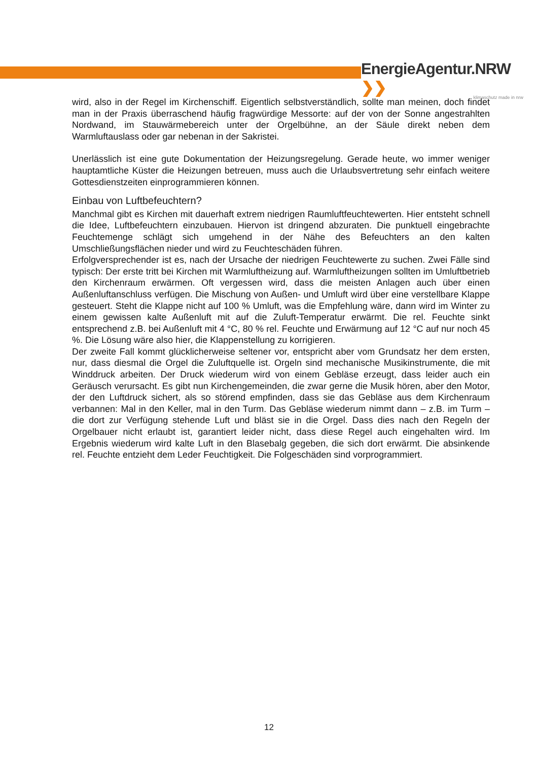EnergieAgentur.NRW ❯❯
klimaschutz made in nrw
wird, also in der Regel im Kirchenschiff. Eigentlich selbstverständlich, sollte man meinen, doch findet man in der Praxis überraschend häufig fragwürdige Messorte: auf der von der Sonne angestrahlten Nordwand, im Stauwärmebereich unter der Orgelbühne, an der Säule direkt neben dem Warmluftauslass oder gar nebenan in der Sakristei.
Unerlässlich ist eine gute Dokumentation der Heizungsregelung. Gerade heute, wo immer weniger hauptamtliche Küster die Heizungen betreuen, muss auch die Urlaubsvertretung sehr einfach weitere Gottesdienstzeiten einprogrammieren können.
Einbau von Luftbefeuchtern?
Manchmal gibt es Kirchen mit dauerhaft extrem niedrigen Raumluftfeuchtewerten. Hier entsteht schnell die Idee, Luftbefeuchtern einzubauen. Hiervon ist dringend abzuraten. Die punktuell eingebrachte Feuchtemenge schlägt sich umgehend in der Nähe des Befeuchters an den kalten Umschließungsflächen nieder und wird zu Feuchteschäden führen.
Erfolgversprechender ist es, nach der Ursache der niedrigen Feuchtewerte zu suchen. Zwei Fälle sind typisch: Der erste tritt bei Kirchen mit Warmluftheizung auf. Warmluftheizungen sollten im Umluftbetrieb den Kirchenraum erwärmen. Oft vergessen wird, dass die meisten Anlagen auch über einen Außenluftanschluss verfügen. Die Mischung von Außen- und Umluft wird über eine verstellbare Klappe gesteuert. Steht die Klappe nicht auf 100 % Umluft, was die Empfehlung wäre, dann wird im Winter zu einem gewissen kalte Außenluft mit auf die Zuluft-Temperatur erwärmt. Die rel. Feuchte sinkt entsprechend z.B. bei Außenluft mit 4 °C, 80 % rel. Feuchte und Erwärmung auf 12 °C auf nur noch 45 %. Die Lösung wäre also hier, die Klappenstellung zu korrigieren.
Der zweite Fall kommt glücklicherweise seltener vor, entspricht aber vom Grundsatz her dem ersten, nur, dass diesmal die Orgel die Zuluftquelle ist. Orgeln sind mechanische Musikinstrumente, die mit Winddruck arbeiten. Der Druck wiederum wird von einem Gebläse erzeugt, dass leider auch ein Geräusch verursacht. Es gibt nun Kirchengemeinden, die zwar gerne die Musik hören, aber den Motor, der den Luftdruck sichert, als so störend empfinden, dass sie das Gebläse aus dem Kirchenraum verbannen: Mal in den Keller, mal in den Turm. Das Gebläse wiederum nimmt dann – z.B. im Turm – die dort zur Verfügung stehende Luft und bläst sie in die Orgel. Dass dies nach den Regeln der Orgelbauer nicht erlaubt ist, garantiert leider nicht, dass diese Regel auch eingehalten wird. Im Ergebnis wiederum wird kalte Luft in den Blasebalg gegeben, die sich dort erwärmt. Die absinkende rel. Feuchte entzieht dem Leder Feuchtigkeit. Die Folgeschäden sind vorprogrammiert.
12